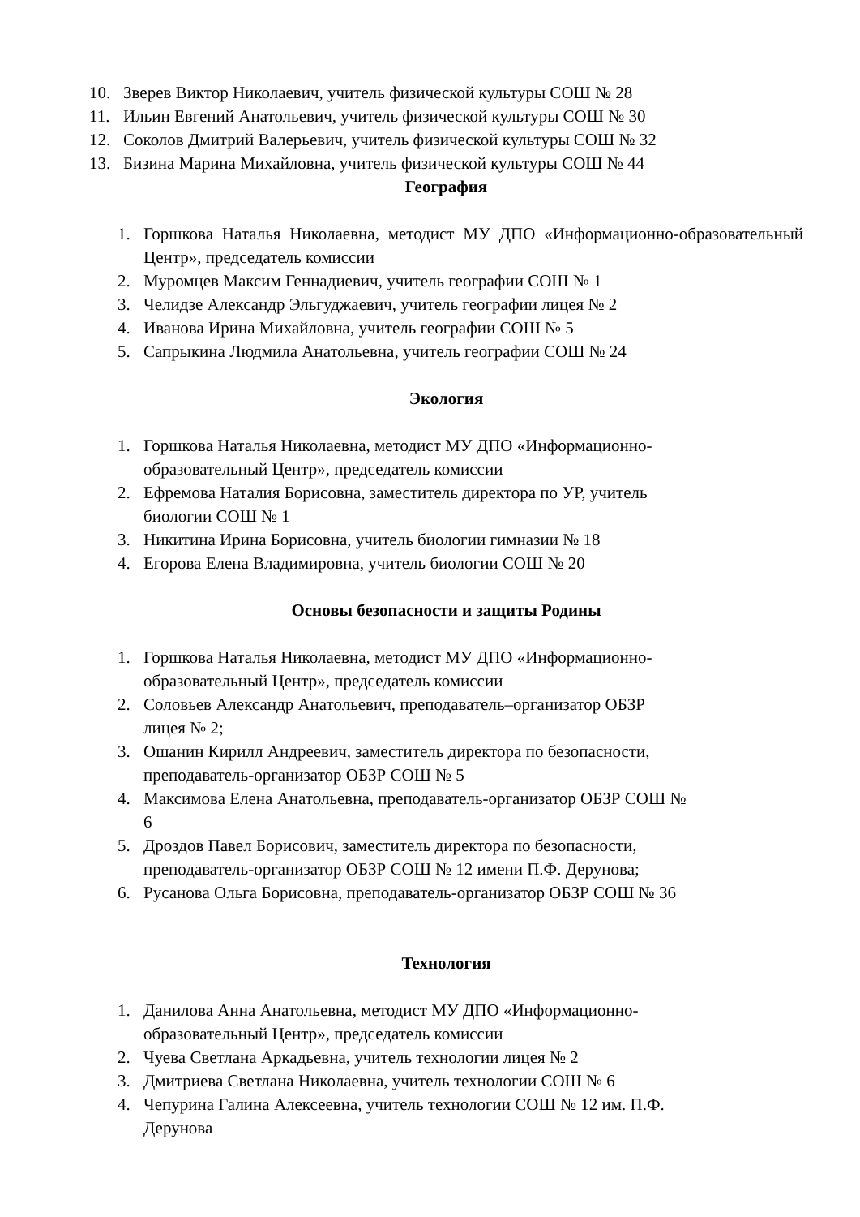10. Зверев Виктор Николаевич, учитель физической культуры СОШ № 28
11. Ильин Евгений Анатольевич, учитель физической культуры СОШ № 30
12. Соколов Дмитрий Валерьевич, учитель физической культуры СОШ № 32
13. Бизина Марина Михайловна, учитель физической культуры СОШ № 44
География
1. Горшкова Наталья Николаевна, методист МУ ДПО «Информационно-образовательный Центр», председатель комиссии
2. Муромцев Максим Геннадиевич, учитель географии СОШ № 1
3. Челидзе Александр Эльгуджаевич, учитель географии лицея № 2
4. Иванова Ирина Михайловна, учитель географии СОШ № 5
5. Сапрыкина Людмила Анатольевна, учитель географии СОШ № 24
Экология
1. Горшкова Наталья Николаевна, методист МУ ДПО «Информационно-
образовательный Центр», председатель комиссии
2. Ефремова Наталия Борисовна, заместитель директора по УР, учитель
биологии СОШ № 1
3. Никитина Ирина Борисовна, учитель биологии гимназии № 18
4. Егорова Елена Владимировна, учитель биологии СОШ № 20
Основы безопасности и защиты Родины
1. Горшкова Наталья Николаевна, методист МУ ДПО «Информационно-
образовательный Центр», председатель комиссии
2. Соловьев Александр Анатольевич, преподаватель–организатор ОБЗР
лицея № 2;
3. Ошанин Кирилл Андреевич, заместитель директора по безопасности,
преподаватель-организатор ОБЗР СОШ № 5
4. Максимова Елена Анатольевна, преподаватель-организатор ОБЗР СОШ №
6
5. Дроздов Павел Борисович, заместитель директора по безопасности,
преподаватель-организатор ОБЗР СОШ № 12 имени П.Ф. Дерунова;
6. Русанова Ольга Борисовна, преподаватель-организатор ОБЗР СОШ № 36
Технология
1. Данилова Анна Анатольевна, методист МУ ДПО «Информационно-
образовательный Центр», председатель комиссии
2. Чуева Светлана Аркадьевна, учитель технологии лицея № 2
3. Дмитриева Светлана Николаевна, учитель технологии СОШ № 6
4. Чепурина Галина Алексеевна, учитель технологии СОШ № 12 им. П.Ф.
Дерунова